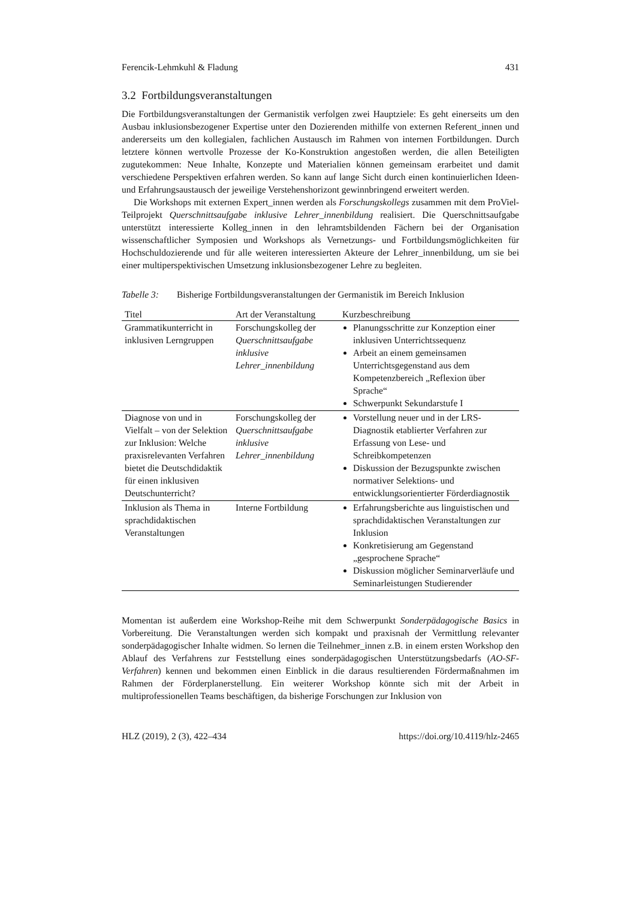Ferencik-Lehmkuhl & Fladung 431
3.2 Fortbildungsveranstaltungen
Die Fortbildungsveranstaltungen der Germanistik verfolgen zwei Hauptziele: Es geht einerseits um den Ausbau inklusionsbezogener Expertise unter den Dozierenden mithilfe von externen Referent_innen und andererseits um den kollegialen, fachlichen Austausch im Rahmen von internen Fortbildungen. Durch letztere können wertvolle Prozesse der Ko-Konstruktion angestoßen werden, die allen Beteiligten zugutekommen: Neue Inhalte, Konzepte und Materialien können gemeinsam erarbeitet und damit verschiedene Perspektiven erfahren werden. So kann auf lange Sicht durch einen kontinuierlichen Ideen- und Erfahrungsaustausch der jeweilige Verstehenshorizont gewinnbringend erweitert werden.
Die Workshops mit externen Expert_innen werden als Forschungskollegs zusammen mit dem ProViel-Teilprojekt Querschnittsaufgabe inklusive Lehrer_innenbildung realisiert. Die Querschnittsaufgabe unterstützt interessierte Kolleg_innen in den lehramtsbildenden Fächern bei der Organisation wissenschaftlicher Symposien und Workshops als Vernetzungs- und Fortbildungsmöglichkeiten für Hochschuldozierende und für alle weiteren interessierten Akteure der Lehrer_innenbildung, um sie bei einer multiperspektivischen Umsetzung inklusionsbezogener Lehre zu begleiten.
Tabelle 3: Bisherige Fortbildungsveranstaltungen der Germanistik im Bereich Inklusion
| Titel | Art der Veranstaltung | Kurzbeschreibung |
| --- | --- | --- |
| Grammatikunterricht in inklusiven Lerngruppen | Forschungskolleg der Querschnittsaufgabe inklusive Lehrer_innenbildung | Planungsschritte zur Konzeption einer inklusiven Unterrichtssequenz Arbeit an einem gemeinsamen Unterrichtsgegenstand aus dem Kompetenzbereich „Reflexion über Sprache“ Schwerpunkt Sekundarstufe I |
| Diagnose von und in Vielfalt – von der Selektion zur Inklusion: Welche praxisrelevanten Verfahren bietet die Deutschdidaktik für einen inklusiven Deutschunterricht? | Forschungskolleg der Querschnittsaufgabe inklusive Lehrer_innenbildung | Vorstellung neuer und in der LRS-Diagnostik etablierter Verfahren zur Erfassung von Lese- und Schreibkompetenzen Diskussion der Bezugspunkte zwischen normativer Selektions- und entwicklungsorientierter Förderdiagnostik |
| Inklusion als Thema in sprachdidaktischen Veranstaltungen | Interne Fortbildung | Erfahrungsberichte aus linguistischen und sprachdidaktischen Veranstaltungen zur Inklusion Konkretisierung am Gegenstand „gesprochene Sprache“ Diskussion möglicher Seminarverläufe und Seminarleistungen Studierender |
Momentan ist außerdem eine Workshop-Reihe mit dem Schwerpunkt Sonderpädagogische Basics in Vorbereitung. Die Veranstaltungen werden sich kompakt und praxisnah der Vermittlung relevanter sonderpädagogischer Inhalte widmen. So lernen die Teilnehmer_innen z.B. in einem ersten Workshop den Ablauf des Verfahrens zur Feststellung eines sonderpädagogischen Unterstützungsbedarfs (AO-SF-Verfahren) kennen und bekommen einen Einblick in die daraus resultierenden Fördermaßnahmen im Rahmen der Förderplanerstellung. Ein weiterer Workshop könnte sich mit der Arbeit in multiprofessionellen Teams beschäftigen, da bisherige Forschungen zur Inklusion von
HLZ (2019), 2 (3), 422–434 https://doi.org/10.4119/hlz-2465